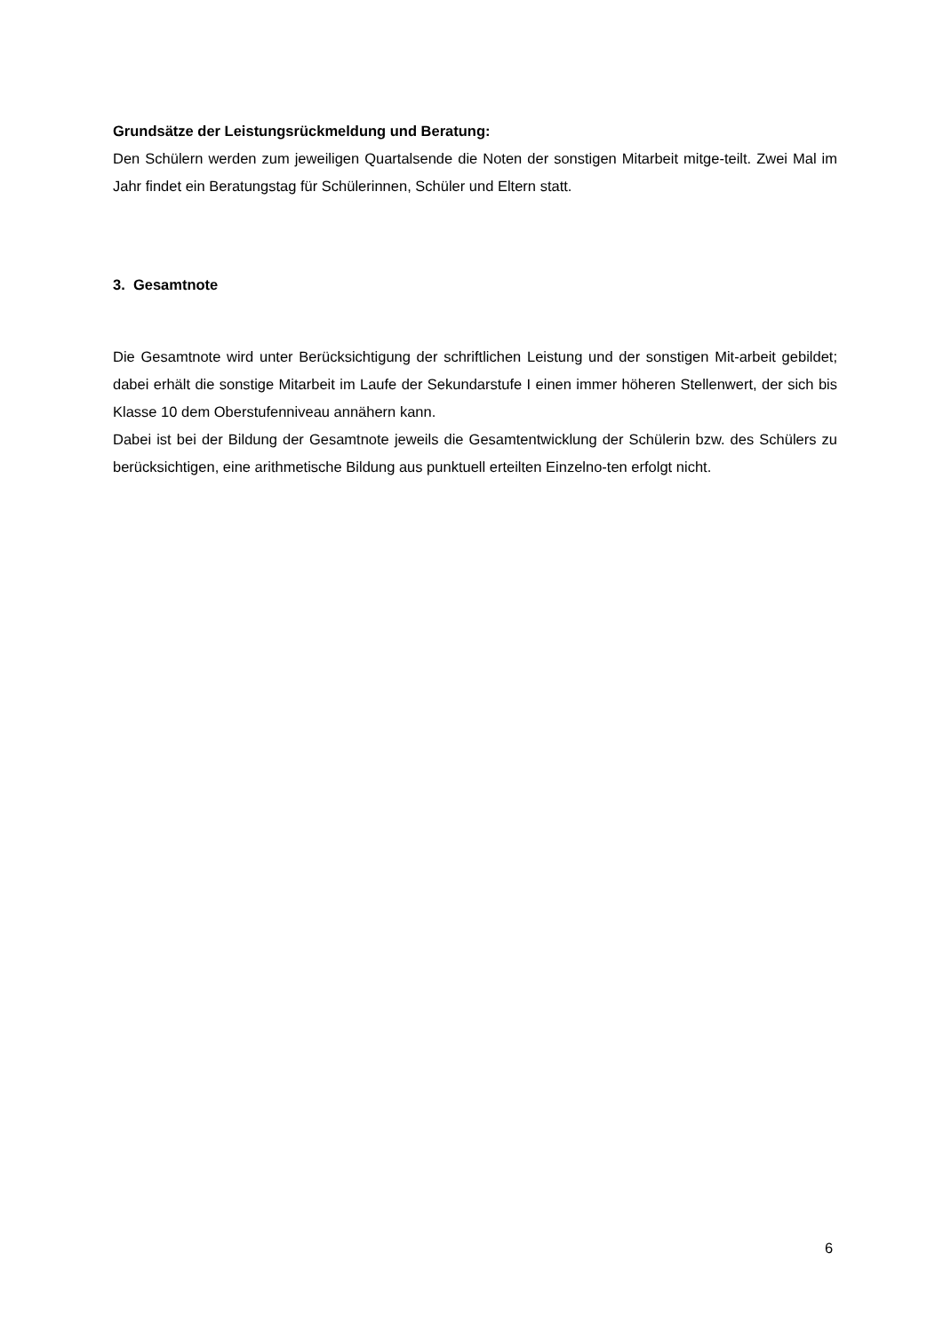Grundsätze der Leistungsrückmeldung und Beratung:
Den Schülern werden zum jeweiligen Quartalsende die Noten der sonstigen Mitarbeit mitge-teilt. Zwei Mal im Jahr findet ein Beratungstag für Schülerinnen, Schüler und Eltern statt.
3. Gesamtnote
Die Gesamtnote wird unter Berücksichtigung der schriftlichen Leistung und der sonstigen Mit-arbeit gebildet; dabei erhält die sonstige Mitarbeit im Laufe der Sekundarstufe I einen immer höheren Stellenwert, der sich bis Klasse 10 dem Oberstufenniveau annähern kann.
Dabei ist bei der Bildung der Gesamtnote jeweils die Gesamtentwicklung der Schülerin bzw. des Schülers zu berücksichtigen, eine arithmetische Bildung aus punktuell erteilten Einzelno-ten erfolgt nicht.
6